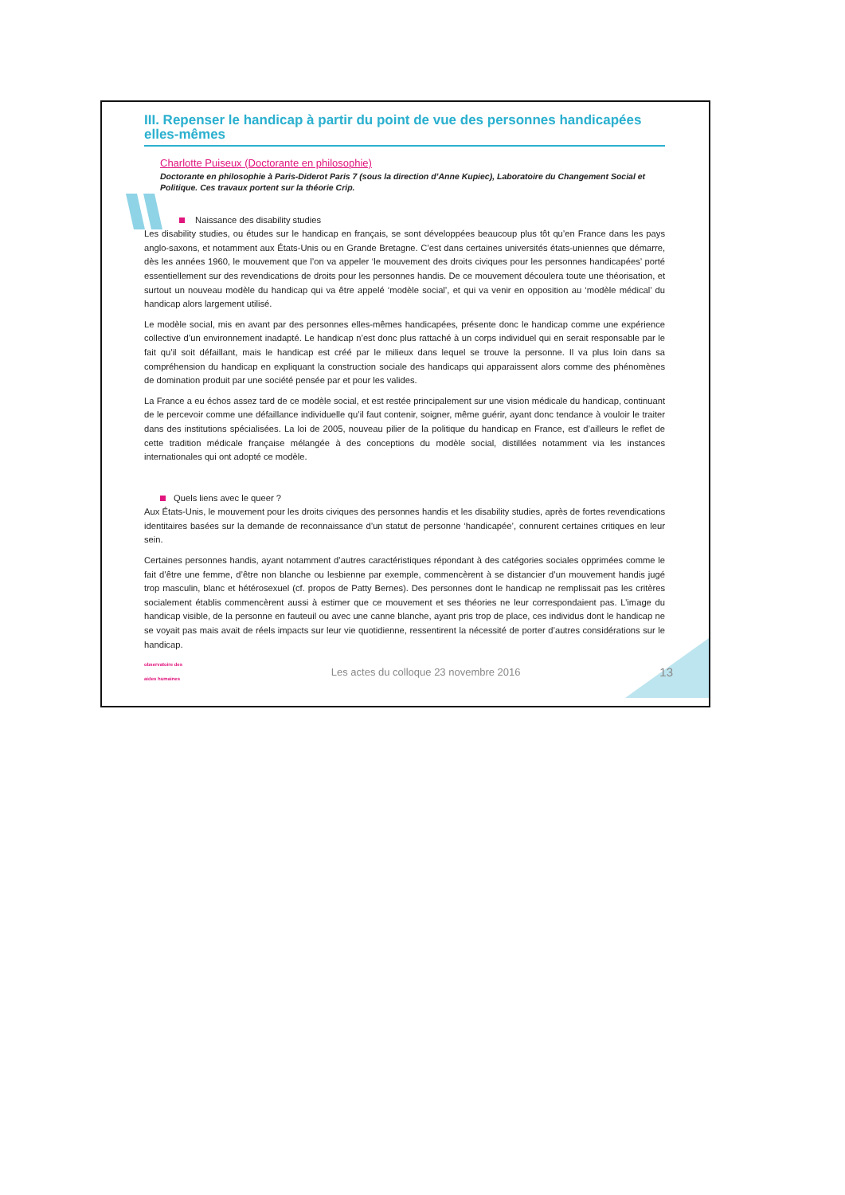III. Repenser le handicap à partir du point de vue des personnes handicapées elles-mêmes
Charlotte Puiseux (Doctorante en philosophie)
Doctorante en philosophie à Paris-Diderot Paris 7 (sous la direction d’Anne Kupiec), Laboratoire du Changement Social et Politique. Ces travaux portent sur la théorie Crip.
Naissance des disability studies
Les disability studies, ou études sur le handicap en français, se sont développées beaucoup plus tôt qu’en France dans les pays anglo-saxons, et notamment aux États-Unis ou en Grande Bretagne. C’est dans certaines universités états-uniennes que démarre, dès les années 1960, le mouvement que l’on va appeler ‘le mouvement des droits civiques pour les personnes handicapées’ porté essentiellement sur des revendications de droits pour les personnes handis. De ce mouvement découlera toute une théorisation, et surtout un nouveau modèle du handicap qui va être appelé ‘modèle social’, et qui va venir en opposition au ‘modèle médical’ du handicap alors largement utilisé.
Le modèle social, mis en avant par des personnes elles-mêmes handicapées, présente donc le handicap comme une expérience collective d’un environnement inadapté. Le handicap n’est donc plus rattaché à un corps individuel qui en serait responsable par le fait qu’il soit défaillant, mais le handicap est créé par le milieux dans lequel se trouve la personne. Il va plus loin dans sa compréhension du handicap en expliquant la construction sociale des handicaps qui apparaissent alors comme des phénomènes de domination produit par une société pensée par et pour les valides.
La France a eu échos assez tard de ce modèle social, et est restée principalement sur une vision médicale du handicap, continuant de le percevoir comme une défaillance individuelle qu’il faut contenir, soigner, même guérir, ayant donc tendance à vouloir le traiter dans des institutions spécialisées. La loi de 2005, nouveau pilier de la politique du handicap en France, est d’ailleurs le reflet de cette tradition médicale française mélangée à des conceptions du modèle social, distillées notamment via les instances internationales qui ont adopté ce modèle.
Quels liens avec le queer ?
Aux États-Unis, le mouvement pour les droits civiques des personnes handis et les disability studies, après de fortes revendications identitaires basées sur la demande de reconnaissance d’un statut de personne ‘handicapée’, connurent certaines critiques en leur sein.
Certaines personnes handis, ayant notamment d’autres caractéristiques répondant à des catégories sociales opprimées comme le fait d’être une femme, d’être non blanche ou lesbienne par exemple, commencèrent à se distancier d’un mouvement handis jugé trop masculin, blanc et hétérosexuel (cf. propos de Patty Bernes). Des personnes dont le handicap ne remplissait pas les critères socialement établis commencèrent aussi à estimer que ce mouvement et ses théories ne leur correspondaient pas. L’image du handicap visible, de la personne en fauteuil ou avec une canne blanche, ayant pris trop de place, ces individus dont le handicap ne se voyait pas mais avait de réels impacts sur leur vie quotidienne, ressentirent la nécessité de porter d’autres considérations sur le handicap.
observatoire des aides humaines
Les actes du colloque 23 novembre 2016
13